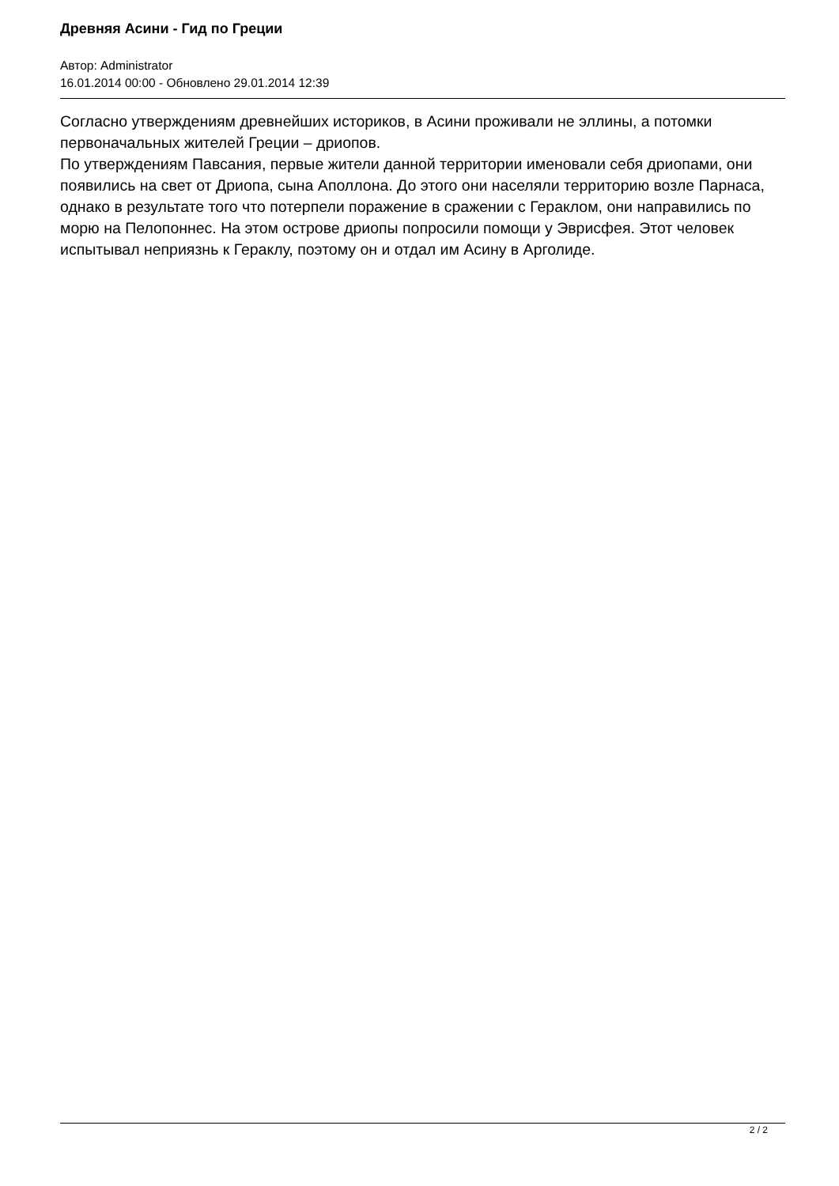Древняя Асини - Гид по Греции
Автор: Administrator
16.01.2014 00:00 - Обновлено 29.01.2014 12:39
Согласно утверждениям древнейших историков, в Асини проживали не эллины, а потомки первоначальных жителей Греции – дриопов.
По утверждениям Павсания, первые жители данной территории именовали себя дриопами, они появились на свет от Дриопа, сына Аполлона. До этого они населяли территорию возле Парнаса, однако в результате того что потерпели поражение в сражении с Гераклом, они направились по морю на Пелопоннес. На этом острове дриопы попросили помощи у Эврисфея. Этот человек испытывал неприязнь к Гераклу, поэтому он и отдал им Асину в Арголиде.
2 / 2